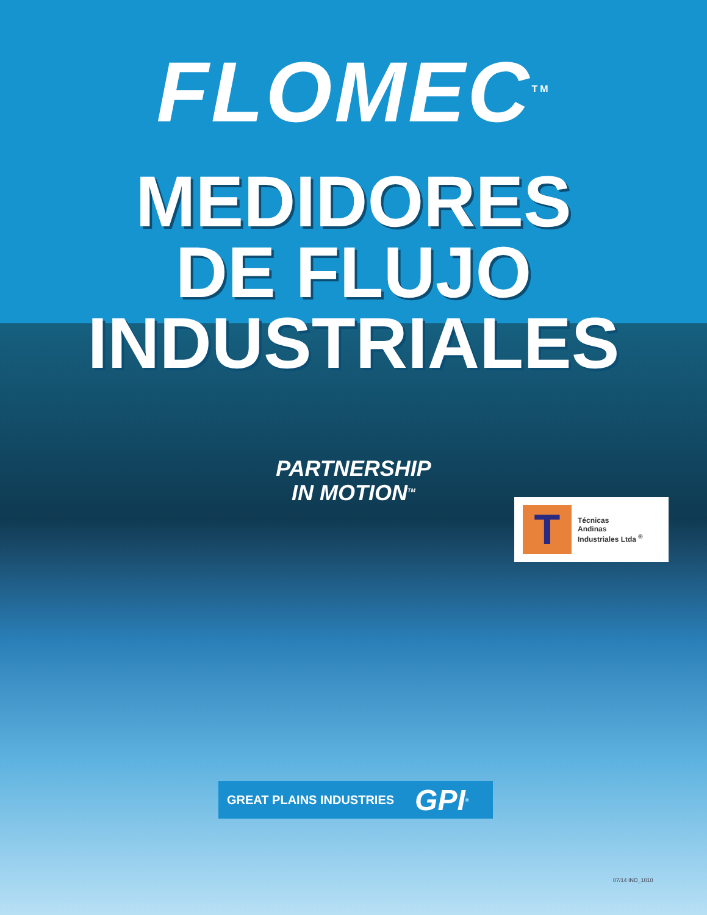FLOMEC<sup>TM</sup>
MEDIDORES
DE FLUJO
INDUSTRIALES
PARTNERSHIP
IN MOTION<sup>TM</sup>
T
Técnicas
Andinas
Industriales Ltda <sup>®</sup>
GREAT PLAINS INDUSTRIES GPI<sup>®</sup>
07/14 IND_1010